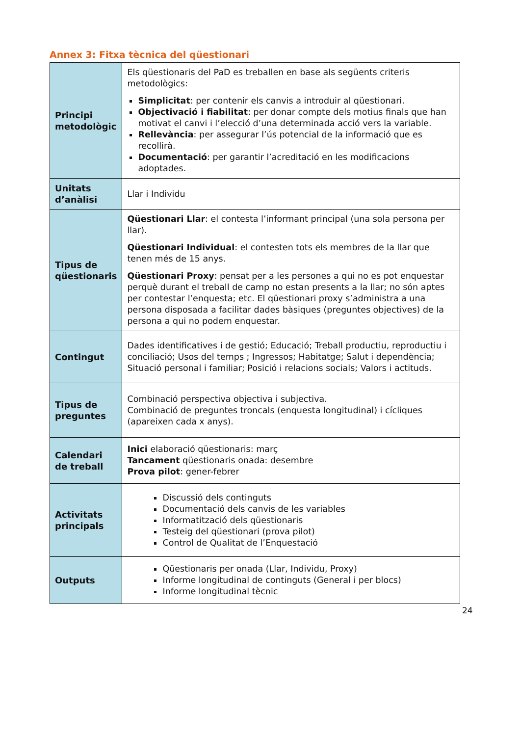Annex 3: Fitxa tècnica del qüestionari
| Principi metodològic | Els qüestionaris del PaD es treballen en base als següents criteris metodològics: Simplicitat : per contenir els canvis a introduir al qüestionari. Objectivació i fiabilitat : per donar compte dels motius finals que han motivat el canvi i l’elecció d’una determinada acció vers la variable. Rellevància : per assegurar l’ús potencial de la informació que es recollirà. Documentació : per garantir l’acreditació en les modificacions adoptades. |
| Unitats d’anàlisi | Llar i Individu |
| Tipus de qüestionaris | Qüestionari Llar : el contesta l’informant principal (una sola persona per llar). Qüestionari Individual : el contesten tots els membres de la llar que tenen més de 15 anys. Qüestionari Proxy : pensat per a les persones a qui no es pot enquestar perquè durant el treball de camp no estan presents a la llar; no són aptes per contestar l’enquesta; etc. El qüestionari proxy s’administra a una persona disposada a facilitar dades bàsiques (preguntes objectives) de la persona a qui no podem enquestar. |
| Contingut | Dades identificatives i de gestió; Educació; Treball productiu, reproductiu i conciliació; Usos del temps ; Ingressos; Habitatge; Salut i dependència; Situació personal i familiar; Posició i relacions socials; Valors i actituds. |
| Tipus de preguntes | Combinació perspectiva objectiva i subjectiva. Combinació de preguntes troncals (enquesta longitudinal) i cícliques (apareixen cada x anys). |
| Calendari de treball | Inici elaboració qüestionaris: març Tancament qüestionaris onada: desembre Prova pilot : gener-febrer |
| Activitats principals | Discussió dels continguts Documentació dels canvis de les variables Informatització dels qüestionaris Testeig del qüestionari (prova pilot) Control de Qualitat de l’Enquestació |
| Outputs | Qüestionaris per onada (Llar, Individu, Proxy) Informe longitudinal de continguts (General i per blocs) Informe longitudinal tècnic |
24